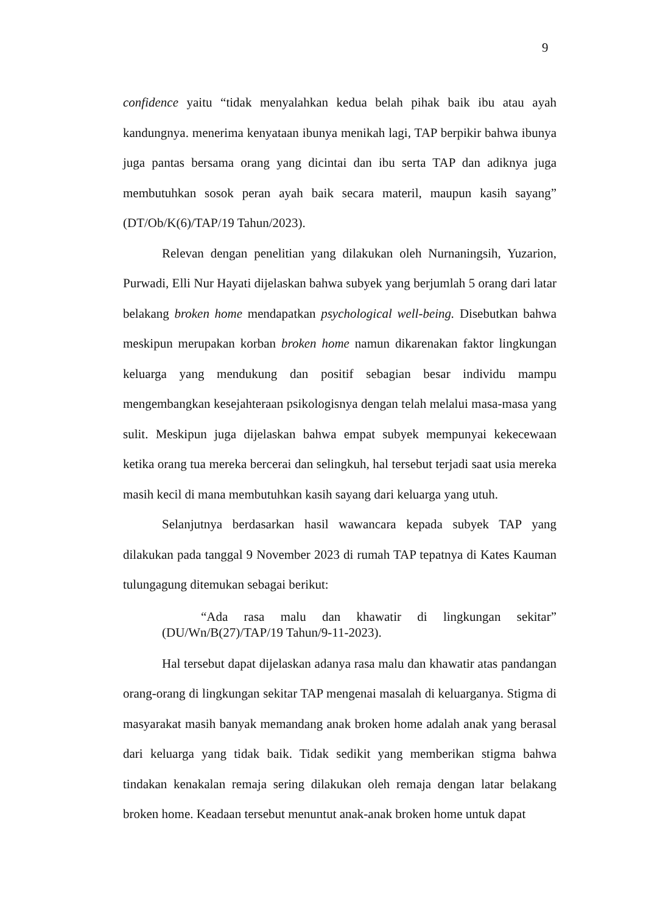9
confidence yaitu “tidak menyalahkan kedua belah pihak baik ibu atau ayah kandungnya. menerima kenyataan ibunya menikah lagi, TAP berpikir bahwa ibunya juga pantas bersama orang yang dicintai dan ibu serta TAP dan adiknya juga membutuhkan sosok peran ayah baik secara materil, maupun kasih sayang” (DT/Ob/K(6)/TAP/19 Tahun/2023).
Relevan dengan penelitian yang dilakukan oleh Nurnaningsih, Yuzarion, Purwadi, Elli Nur Hayati dijelaskan bahwa subyek yang berjumlah 5 orang dari latar belakang broken home mendapatkan psychological well-being. Disebutkan bahwa meskipun merupakan korban broken home namun dikarenakan faktor lingkungan keluarga yang mendukung dan positif sebagian besar individu mampu mengembangkan kesejahteraan psikologisnya dengan telah melalui masa-masa yang sulit. Meskipun juga dijelaskan bahwa empat subyek mempunyai kekecewaan ketika orang tua mereka bercerai dan selingkuh, hal tersebut terjadi saat usia mereka masih kecil di mana membutuhkan kasih sayang dari keluarga yang utuh.
Selanjutnya berdasarkan hasil wawancara kepada subyek TAP yang dilakukan pada tanggal 9 November 2023 di rumah TAP tepatnya di Kates Kauman tulungagung ditemukan sebagai berikut:
“Ada rasa malu dan khawatir di lingkungan sekitar” (DU/Wn/B(27)/TAP/19 Tahun/9-11-2023).
Hal tersebut dapat dijelaskan adanya rasa malu dan khawatir atas pandangan orang-orang di lingkungan sekitar TAP mengenai masalah di keluarganya. Stigma di masyarakat masih banyak memandang anak broken home adalah anak yang berasal dari keluarga yang tidak baik. Tidak sedikit yang memberikan stigma bahwa tindakan kenakalan remaja sering dilakukan oleh remaja dengan latar belakang broken home. Keadaan tersebut menuntut anak-anak broken home untuk dapat